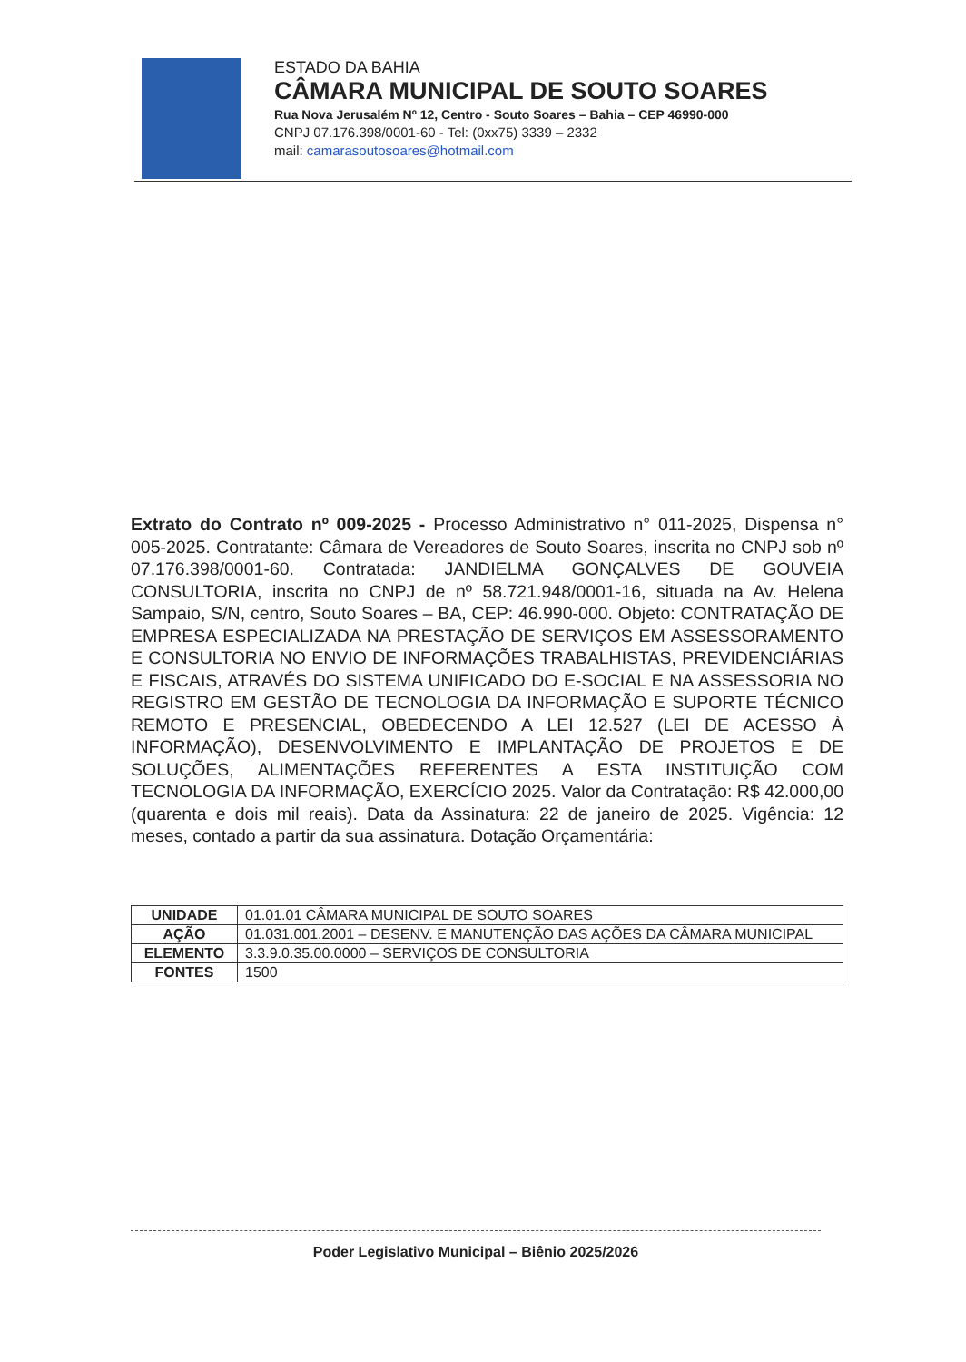ESTADO DA BAHIA
CÂMARA MUNICIPAL DE SOUTO SOARES
Rua Nova Jerusalém Nº 12, Centro - Souto Soares – Bahia – CEP 46990-000
CNPJ 07.176.398/0001-60 - Tel: (0xx75) 3339 – 2332
mail: camarasoutosoares@hotmail.com
Extrato do Contrato nº 009-2025 - Processo Administrativo n° 011-2025, Dispensa n° 005-2025. Contratante: Câmara de Vereadores de Souto Soares, inscrita no CNPJ sob nº 07.176.398/0001-60. Contratada: JANDIELMA GONÇALVES DE GOUVEIA CONSULTORIA, inscrita no CNPJ de nº 58.721.948/0001-16, situada na Av. Helena Sampaio, S/N, centro, Souto Soares – BA, CEP: 46.990-000. Objeto: CONTRATAÇÃO DE EMPRESA ESPECIALIZADA NA PRESTAÇÃO DE SERVIÇOS EM ASSESSORAMENTO E CONSULTORIA NO ENVIO DE INFORMAÇÕES TRABALHISTAS, PREVIDENCIÁRIAS E FISCAIS, ATRAVÉS DO SISTEMA UNIFICADO DO E-SOCIAL E NA ASSESSORIA NO REGISTRO EM GESTÃO DE TECNOLOGIA DA INFORMAÇÃO E SUPORTE TÉCNICO REMOTO E PRESENCIAL, OBEDECENDO A LEI 12.527 (LEI DE ACESSO À INFORMAÇÃO), DESENVOLVIMENTO E IMPLANTAÇÃO DE PROJETOS E DE SOLUÇÕES, ALIMENTAÇÕES REFERENTES A ESTA INSTITUIÇÃO COM TECNOLOGIA DA INFORMAÇÃO, EXERCÍCIO 2025. Valor da Contratação: R$ 42.000,00 (quarenta e dois mil reais). Data da Assinatura: 22 de janeiro de 2025. Vigência: 12 meses, contado a partir da sua assinatura. Dotação Orçamentária:
| UNIDADE | 01.01.01 CÂMARA MUNICIPAL DE SOUTO SOARES |
| AÇÃO | 01.031.001.2001 – DESENV. E MANUTENÇÃO DAS AÇÕES DA CÂMARA MUNICIPAL |
| ELEMENTO | 3.3.9.0.35.00.0000 – SERVIÇOS DE CONSULTORIA |
| FONTES | 1500 |
Poder Legislativo Municipal – Biênio 2025/2026